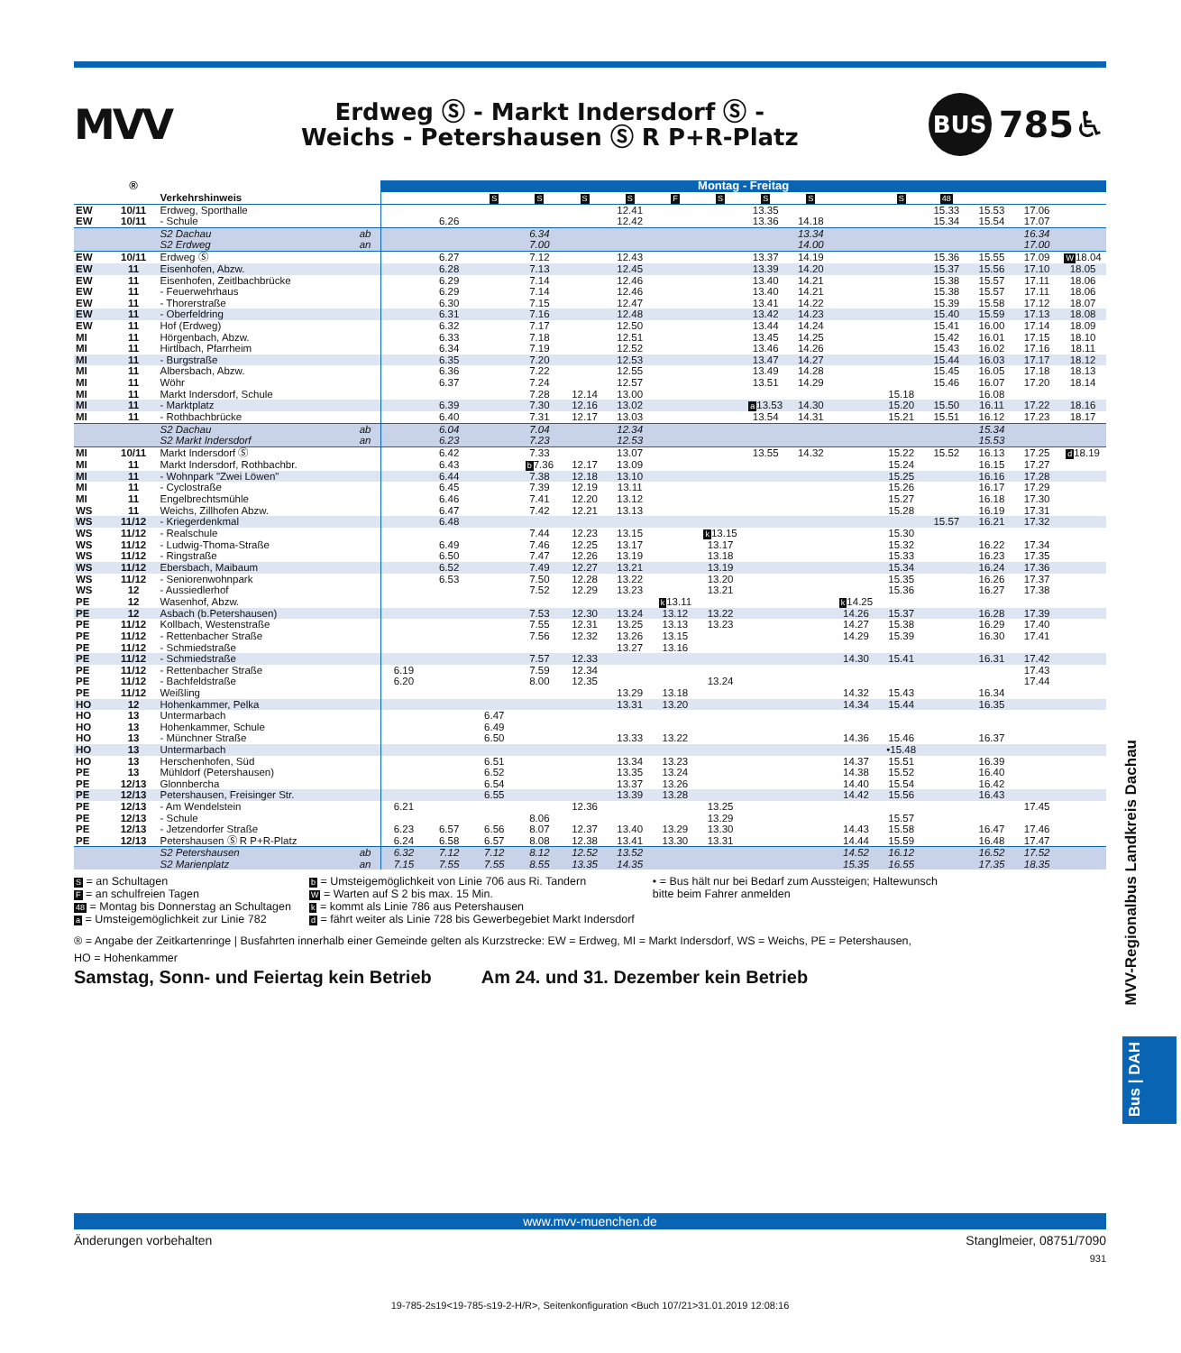MVV
Erdweg Ⓢ - Markt Indersdorf Ⓢ -
Weichs - Petershausen Ⓢ R P+R-Platz
BUS 785♿
| | ® | | | Montag - Freitag | | | | | | | | | | | | | | | |
| --- | --- | --- | --- | --- | --- | --- | --- | --- | --- | --- | --- | --- | --- | --- | --- | --- | --- | --- | --- |
| | | Verkehrshinweis | | | | S | S | S | S | F | S | S | S | | S | 48 | | | |
| EW | 10/11 | Erdweg, Sporthalle | | | | | | | 12.41 | | | 13.35 | | | | 15.33 | 15.53 | 17.06 | |
| EW | 10/11 | - Schule | | | 6.26 | | | | 12.42 | | | 13.36 | 14.18 | | | 15.34 | 15.54 | 17.07 | |
| | | S2 Dachau | ab | | | | 6.34 | | | | | | 13.34 | | | | | 16.34 | |
| | | S2 Erdweg | an | | | | 7.00 | | | | | | 14.00 | | | | | 17.00 | |
| EW | 10/11 | Erdweg Ⓢ | | | 6.27 | | 7.12 | | 12.43 | | | 13.37 | 14.19 | | | 15.36 | 15.55 | 17.09 | W 18.04 |
| EW | 11 | Eisenhofen, Abzw. | | | 6.28 | | 7.13 | | 12.45 | | | 13.39 | 14.20 | | | 15.37 | 15.56 | 17.10 | 18.05 |
| EW | 11 | Eisenhofen, Zeitlbachbrücke | | | 6.29 | | 7.14 | | 12.46 | | | 13.40 | 14.21 | | | 15.38 | 15.57 | 17.11 | 18.06 |
| EW | 11 | - Feuerwehrhaus | | | 6.29 | | 7.14 | | 12.46 | | | 13.40 | 14.21 | | | 15.38 | 15.57 | 17.11 | 18.06 |
| EW | 11 | - Thorerstraße | | | 6.30 | | 7.15 | | 12.47 | | | 13.41 | 14.22 | | | 15.39 | 15.58 | 17.12 | 18.07 |
| EW | 11 | - Oberfeldring | | | 6.31 | | 7.16 | | 12.48 | | | 13.42 | 14.23 | | | 15.40 | 15.59 | 17.13 | 18.08 |
| EW | 11 | Hof (Erdweg) | | | 6.32 | | 7.17 | | 12.50 | | | 13.44 | 14.24 | | | 15.41 | 16.00 | 17.14 | 18.09 |
| MI | 11 | Hörgenbach, Abzw. | | | 6.33 | | 7.18 | | 12.51 | | | 13.45 | 14.25 | | | 15.42 | 16.01 | 17.15 | 18.10 |
| MI | 11 | Hirtlbach, Pfarrheim | | | 6.34 | | 7.19 | | 12.52 | | | 13.46 | 14.26 | | | 15.43 | 16.02 | 17.16 | 18.11 |
| MI | 11 | - Burgstraße | | | 6.35 | | 7.20 | | 12.53 | | | 13.47 | 14.27 | | | 15.44 | 16.03 | 17.17 | 18.12 |
| MI | 11 | Albersbach, Abzw. | | | 6.36 | | 7.22 | | 12.55 | | | 13.49 | 14.28 | | | 15.45 | 16.05 | 17.18 | 18.13 |
| MI | 11 | Wöhr | | | 6.37 | | 7.24 | | 12.57 | | | 13.51 | 14.29 | | | 15.46 | 16.07 | 17.20 | 18.14 |
| MI | 11 | Markt Indersdorf, Schule | | | | | 7.28 | 12.14 | 13.00 | | | | | | 15.18 | | 16.08 | | |
| MI | 11 | - Marktplatz | | | 6.39 | | 7.30 | 12.16 | 13.02 | | | a 13.53 | 14.30 | | 15.20 | 15.50 | 16.11 | 17.22 | 18.16 |
| MI | 11 | - Rothbachbrücke | | | 6.40 | | 7.31 | 12.17 | 13.03 | | | 13.54 | 14.31 | | 15.21 | 15.51 | 16.12 | 17.23 | 18.17 |
| | | S2 Dachau | ab | | 6.04 | | 7.04 | | 12.34 | | | | | | | | 15.34 | | |
| | | S2 Markt Indersdorf | an | | 6.23 | | 7.23 | | 12.53 | | | | | | | | 15.53 | | |
| MI | 10/11 | Markt Indersdorf Ⓢ | | | 6.42 | | 7.33 | | 13.07 | | | 13.55 | 14.32 | | 15.22 | 15.52 | 16.13 | 17.25 | d 18.19 |
| MI | 11 | Markt Indersdorf, Rothbachbr. | | | 6.43 | | b 7.36 | 12.17 | 13.09 | | | | | | 15.24 | | 16.15 | 17.27 | |
| MI | 11 | - Wohnpark "Zwei Löwen" | | | 6.44 | | 7.38 | 12.18 | 13.10 | | | | | | 15.25 | | 16.16 | 17.28 | |
| MI | 11 | - Cyclostraße | | | 6.45 | | 7.39 | 12.19 | 13.11 | | | | | | 15.26 | | 16.17 | 17.29 | |
| MI | 11 | Engelbrechtsmühle | | | 6.46 | | 7.41 | 12.20 | 13.12 | | | | | | 15.27 | | 16.18 | 17.30 | |
| WS | 11 | Weichs, Zillhofen Abzw. | | | 6.47 | | 7.42 | 12.21 | 13.13 | | | | | | 15.28 | | 16.19 | 17.31 | |
| WS | 11/12 | - Kriegerdenkmal | | | 6.48 | | | | | | | | | | | 15.57 | 16.21 | 17.32 | |
| WS | 11/12 | - Realschule | | | | | 7.44 | 12.23 | 13.15 | | k 13.15 | | | | 15.30 | | | | |
| WS | 11/12 | - Ludwig-Thoma-Straße | | | 6.49 | | 7.46 | 12.25 | 13.17 | | 13.17 | | | | 15.32 | | 16.22 | 17.34 | |
| WS | 11/12 | - Ringstraße | | | 6.50 | | 7.47 | 12.26 | 13.19 | | 13.18 | | | | 15.33 | | 16.23 | 17.35 | |
| WS | 11/12 | Ebersbach, Maibaum | | | 6.52 | | 7.49 | 12.27 | 13.21 | | 13.19 | | | | 15.34 | | 16.24 | 17.36 | |
| WS | 11/12 | - Seniorenwohnpark | | | 6.53 | | 7.50 | 12.28 | 13.22 | | 13.20 | | | | 15.35 | | 16.26 | 17.37 | |
| WS | 12 | - Aussiedlerhof | | | | | 7.52 | 12.29 | 13.23 | | 13.21 | | | | 15.36 | | 16.27 | 17.38 | |
| PE | 12 | Wasenhof, Abzw. | | | | | | | | k 13.11 | | | | k 14.25 | | | | | |
| PE | 12 | Asbach (b.Petershausen) | | | | | 7.53 | 12.30 | 13.24 | 13.12 | 13.22 | | | 14.26 | 15.37 | | 16.28 | 17.39 | |
| PE | 11/12 | Kollbach, Westenstraße | | | | | 7.55 | 12.31 | 13.25 | 13.13 | 13.23 | | | 14.27 | 15.38 | | 16.29 | 17.40 | |
| PE | 11/12 | - Rettenbacher Straße | | | | | 7.56 | 12.32 | 13.26 | 13.15 | | | | 14.29 | 15.39 | | 16.30 | 17.41 | |
| PE | 11/12 | - Schmiedstraße | | | | | | | 13.27 | 13.16 | | | | | | | | | |
| PE | 11/12 | - Schmiedstraße | | | | | 7.57 | 12.33 | | | | | | 14.30 | 15.41 | | 16.31 | 17.42 | |
| PE | 11/12 | - Rettenbacher Straße | | 6.19 | | | 7.59 | 12.34 | | | | | | | | | | 17.43 | |
| PE | 11/12 | - Bachfeldstraße | | 6.20 | | | 8.00 | 12.35 | | | 13.24 | | | | | | | 17.44 | |
| PE | 11/12 | Weißling | | | | | | | 13.29 | 13.18 | | | | 14.32 | 15.43 | | 16.34 | | |
| HO | 12 | Hohenkammer, Pelka | | | | | | | 13.31 | 13.20 | | | | 14.34 | 15.44 | | 16.35 | | |
| HO | 13 | Untermarbach | | | | 6.47 | | | | | | | | | | | | | |
| HO | 13 | Hohenkammer, Schule | | | | 6.49 | | | | | | | | | | | | | |
| HO | 13 | - Münchner Straße | | | | 6.50 | | | 13.33 | 13.22 | | | | 14.36 | 15.46 | | 16.37 | | |
| HO | 13 | Untermarbach | | | | | | | | | | | | | •15.48 | | | | |
| HO | 13 | Herschenhofen, Süd | | | | 6.51 | | | 13.34 | 13.23 | | | | 14.37 | 15.51 | | 16.39 | | |
| PE | 13 | Mühldorf (Petershausen) | | | | 6.52 | | | 13.35 | 13.24 | | | | 14.38 | 15.52 | | 16.40 | | |
| PE | 12/13 | Glonnbercha | | | | 6.54 | | | 13.37 | 13.26 | | | | 14.40 | 15.54 | | 16.42 | | |
| PE | 12/13 | Petershausen, Freisinger Str. | | | | 6.55 | | | 13.39 | 13.28 | | | | 14.42 | 15.56 | | 16.43 | | |
| PE | 12/13 | - Am Wendelstein | | 6.21 | | | | 12.36 | | | 13.25 | | | | | | | 17.45 | |
| PE | 12/13 | - Schule | | | | | 8.06 | | | | 13.29 | | | | 15.57 | | | | |
| PE | 12/13 | - Jetzendorfer Straße | | 6.23 | 6.57 | 6.56 | 8.07 | 12.37 | 13.40 | 13.29 | 13.30 | | | 14.43 | 15.58 | | 16.47 | 17.46 | |
| PE | 12/13 | Petershausen Ⓢ R P+R-Platz | | 6.24 | 6.58 | 6.57 | 8.08 | 12.38 | 13.41 | 13.30 | 13.31 | | | 14.44 | 15.59 | | 16.48 | 17.47 | |
| | | S2 Petershausen | ab | 6.32 | 7.12 | 7.12 | 8.12 | 12.52 | 13.52 | | | | | 14.52 | 16.12 | | 16.52 | 17.52 | |
| | | S2 Marienplatz | an | 7.15 | 7.55 | 7.55 | 8.55 | 13.35 | 14.35 | | | | | 15.35 | 16.55 | | 17.35 | 18.35 | |
S = an Schultagen
F = an schulfreien Tagen
48 = Montag bis Donnerstag an Schultagen
a = Umsteigemöglichkeit zur Linie 782
b = Umsteigemöglichkeit von Linie 706 aus Ri. Tandern
W = Warten auf S 2 bis max. 15 Min.
k = kommt als Linie 786 aus Petershausen
d = fährt weiter als Linie 728 bis Gewerbegebiet Markt Indersdorf
• = Bus hält nur bei Bedarf zum Aussteigen; Haltewunsch
bitte beim Fahrer anmelden
® = Angabe der Zeitkartenringe | Busfahrten innerhalb einer Gemeinde gelten als Kurzstrecke: EW = Erdweg, MI = Markt Indersdorf, WS = Weichs, PE = Petershausen,
HO = Hohenkammer
Samstag, Sonn- und Feiertag kein Betrieb Am 24. und 31. Dezember kein Betrieb
www.mvv-muenchen.de
Änderungen vorbehalten Stanglmeier, 08751/7090
931
19-785-2s19<19-785-s19-2-H/R>, Seitenkonfiguration <Buch 107/21>31.01.2019 12:08:16
MVV-Regionalbus Landkreis Dachau
Bus | DAH